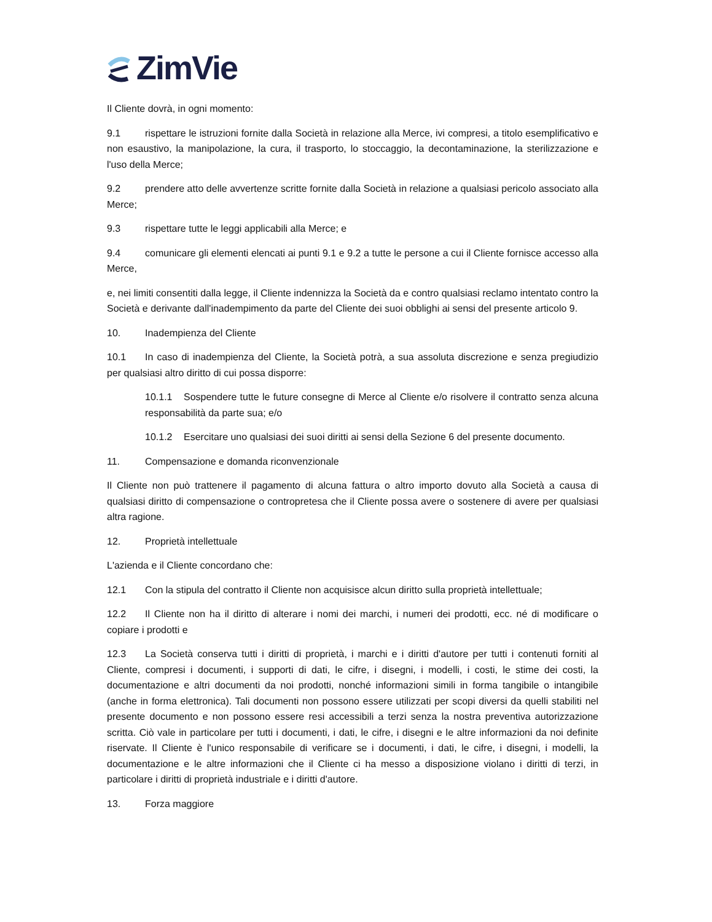ZimVie
Il Cliente dovrà, in ogni momento:
9.1 rispettare le istruzioni fornite dalla Società in relazione alla Merce, ivi compresi, a titolo esemplificativo e non esaustivo, la manipolazione, la cura, il trasporto, lo stoccaggio, la decontaminazione, la sterilizzazione e l'uso della Merce;
9.2 prendere atto delle avvertenze scritte fornite dalla Società in relazione a qualsiasi pericolo associato alla Merce;
9.3 rispettare tutte le leggi applicabili alla Merce; e
9.4 comunicare gli elementi elencati ai punti 9.1 e 9.2 a tutte le persone a cui il Cliente fornisce accesso alla Merce,
e, nei limiti consentiti dalla legge, il Cliente indennizza la Società da e contro qualsiasi reclamo intentato contro la Società e derivante dall'inadempimento da parte del Cliente dei suoi obblighi ai sensi del presente articolo 9.
10. Inadempienza del Cliente
10.1 In caso di inadempienza del Cliente, la Società potrà, a sua assoluta discrezione e senza pregiudizio per qualsiasi altro diritto di cui possa disporre:
10.1.1 Sospendere tutte le future consegne di Merce al Cliente e/o risolvere il contratto senza alcuna responsabilità da parte sua; e/o
10.1.2 Esercitare uno qualsiasi dei suoi diritti ai sensi della Sezione 6 del presente documento.
11. Compensazione e domanda riconvenzionale
Il Cliente non può trattenere il pagamento di alcuna fattura o altro importo dovuto alla Società a causa di qualsiasi diritto di compensazione o contropretesa che il Cliente possa avere o sostenere di avere per qualsiasi altra ragione.
12. Proprietà intellettuale
L'azienda e il Cliente concordano che:
12.1 Con la stipula del contratto il Cliente non acquisisce alcun diritto sulla proprietà intellettuale;
12.2 Il Cliente non ha il diritto di alterare i nomi dei marchi, i numeri dei prodotti, ecc. né di modificare o copiare i prodotti e
12.3 La Società conserva tutti i diritti di proprietà, i marchi e i diritti d'autore per tutti i contenuti forniti al Cliente, compresi i documenti, i supporti di dati, le cifre, i disegni, i modelli, i costi, le stime dei costi, la documentazione e altri documenti da noi prodotti, nonché informazioni simili in forma tangibile o intangibile (anche in forma elettronica). Tali documenti non possono essere utilizzati per scopi diversi da quelli stabiliti nel presente documento e non possono essere resi accessibili a terzi senza la nostra preventiva autorizzazione scritta. Ciò vale in particolare per tutti i documenti, i dati, le cifre, i disegni e le altre informazioni da noi definite riservate. Il Cliente è l'unico responsabile di verificare se i documenti, i dati, le cifre, i disegni, i modelli, la documentazione e le altre informazioni che il Cliente ci ha messo a disposizione violano i diritti di terzi, in particolare i diritti di proprietà industriale e i diritti d'autore.
13. Forza maggiore